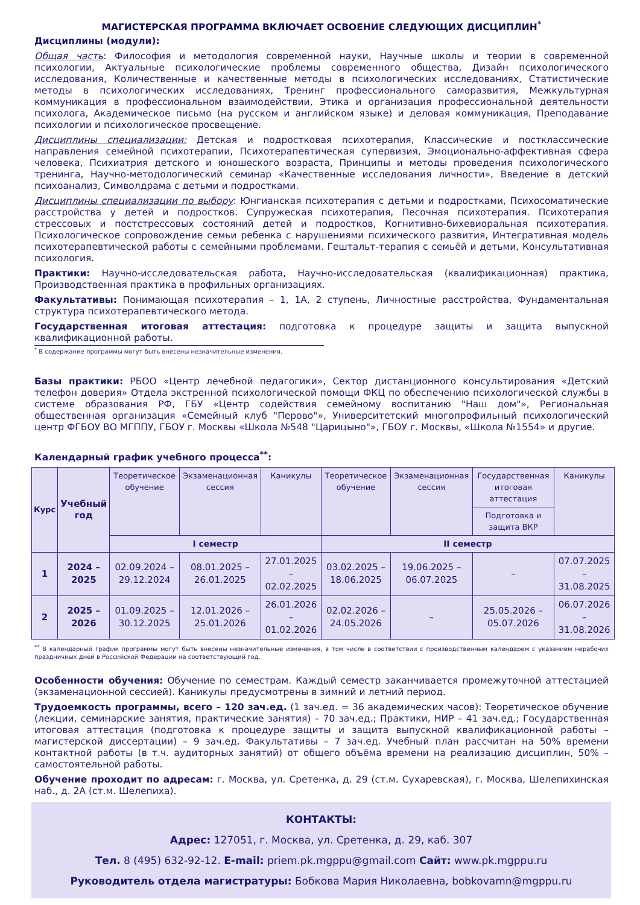МАГИСТЕРСКАЯ ПРОГРАММА ВКЛЮЧАЕТ ОСВОЕНИЕ СЛЕДУЮЩИХ ДИСЦИПЛИН<sup>*</sup>
Дисциплины (модули):
Общая часть: Философия и методология современной науки, Научные школы и теории в современной психологии, Актуальные психологические проблемы современного общества, Дизайн психологического исследования, Количественные и качественные методы в психологических исследованиях, Статистические методы в психологических исследованиях, Тренинг профессионального саморазвития, Межкультурная коммуникация в профессиональном взаимодействии, Этика и организация профессиональной деятельности психолога, Академическое письмо (на русском и английском языке) и деловая коммуникация, Преподавание психологии и психологическое просвещение.
Дисциплины специализации: Детская и подростковая психотерапия, Классические и постклассические направления семейной психотерапии, Психотерапевтическая супервизия, Эмоционально-аффективная сфера человека, Психиатрия детского и юношеского возраста, Принципы и методы проведения психологического тренинга, Научно-методологический семинар «Качественные исследования личности», Введение в детский психоанализ, Символдрама с детьми и подростками.
Дисциплины специализации по выбору: Юнгианская психотерапия с детьми и подростками, Психосоматические расстройства у детей и подростков. Супружеская психотерапия, Песочная психотерапия. Психотерапия стрессовых и постстрессовых состояний детей и подростков, Когнитивно-бихевиоральная психотерапия. Психологическое сопровождение семьи ребенка с нарушениями психического развития, Интегративная модель психотерапевтической работы с семейными проблемами. Гештальт-терапия с семьёй и детьми, Консультативная психология.
Практики: Научно-исследовательская работа, Научно-исследовательская (квалификационная) практика, Производственная практика в профильных организациях.
Факультативы: Понимающая психотерапия – 1, 1А, 2 ступень, Личностные расстройства, Фундаментальная структура психотерапевтического метода.
Государственная итоговая аттестация: подготовка к процедуре защиты и защита выпускной квалификационной работы.
<sup>*</sup> В содержание программы могут быть внесены незначительные изменения.
Базы практики: РБОО «Центр лечебной педагогики», Сектор дистанционного консультирования «Детский телефон доверия» Отдела экстренной психологической помощи ФКЦ по обеспечению психологической службы в системе образования РФ, ГБУ «Центр содействия семейному воспитанию "Наш дом"», Региональная общественная организация «Семейный клуб "Перово"», Университетский многопрофильный психологический центр ФГБОУ ВО МГППУ, ГБОУ г. Москвы «Школа №548 "Царицыно"», ГБОУ г. Москвы, «Школа №1554» и другие.
Календарный график учебного процесса<sup>**</sup>:
| Курс | Учебный год | Теоретическое обучение | Экзаменационная сессия | Каникулы | Теоретическое обучение | Экзаменационная сессия | Государственная итоговая аттестация | Каникулы |
| --- | --- | --- | --- | --- | --- | --- | --- | --- |
| | | | | | | | Подготовка и защита ВКР | |
| | | I семестр | | | II семестр | | | |
| 1 | 2024 – 2025 | 02.09.2024 – 29.12.2024 | 08.01.2025 – 26.01.2025 | 27.01.2025 – 02.02.2025 | 03.02.2025 – 18.06.2025 | 19.06.2025 – 06.07.2025 | – | 07.07.2025 – 31.08.2025 |
| 2 | 2025 – 2026 | 01.09.2025 – 30.12.2025 | 12.01.2026 – 25.01.2026 | 26.01.2026 – 01.02.2026 | 02.02.2026 – 24.05.2026 | – | 25.05.2026 – 05.07.2026 | 06.07.2026 – 31.08.2026 |
<sup>**</sup> В календарный график программы могут быть внесены незначительные изменения, в том числе в соответствии с производственным календарем с указанием нерабочих праздничных дней в Российской Федерации на соответствующий год.
Особенности обучения: Обучение по семестрам. Каждый семестр заканчивается промежуточной аттестацией (экзаменационной сессией). Каникулы предусмотрены в зимний и летний период.
Трудоемкость программы, всего – 120 зач.ед. (1 зач.ед. = 36 академических часов): Теоретическое обучение (лекции, семинарские занятия, практические занятия) – 70 зач.ед.; Практики, НИР – 41 зач.ед.; Государственная итоговая аттестация (подготовка к процедуре защиты и защита выпускной квалификационной работы – магистерской диссертации) – 9 зач.ед. Факультативы – 7 зач.ед. Учебный план рассчитан на 50% времени контактной работы (в т.ч. аудиторных занятий) от общего объёма времени на реализацию дисциплин, 50% – самостоятельной работы.
Обучение проходит по адресам: г. Москва, ул. Сретенка, д. 29 (ст.м. Сухаревская), г. Москва, Шелепихинская наб., д. 2А (ст.м. Шелепиха).
КОНТАКТЫ:
Адрес: 127051, г. Москва, ул. Сретенка, д. 29, каб. 307
Тел. 8 (495) 632-92-12. E-mail: priem.pk.mgppu@gmail.com Сайт: www.pk.mgppu.ru
Руководитель отдела магистратуры: Бобкова Мария Николаевна, bobkovamn@mgppu.ru